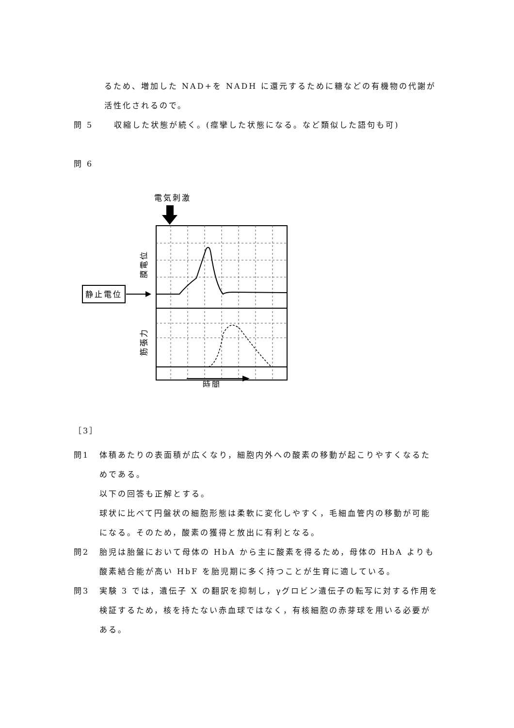るため、増加した NAD+を NADH に還元するために糖などの有機物の代謝が
活性化されるので。
問 5 収縮した状態が続く。(痙攣した状態になる。など類似した語句も可)
問 6
電気刺激
膜電位
筋張力
静止電位
時間
［3］
問1 体積あたりの表面積が広くなり，細胞内外への酸素の移動が起こりやすくなるためである。
以下の回答も正解とする。
球状に比べて円盤状の細胞形態は柔軟に変化しやすく，毛細血管内の移動が可能になる。そのため，酸素の獲得と放出に有利となる。
問2 胎児は胎盤において母体の HbA から主に酸素を得るため，母体の HbA よりも酸素結合能が高い HbF を胎児期に多く持つことが生育に適している。
問3 実験 3 では，遺伝子 X の翻訳を抑制し，γグロビン遺伝子の転写に対する作用を検証するため，核を持たない赤血球ではなく，有核細胞の赤芽球を用いる必要がある。